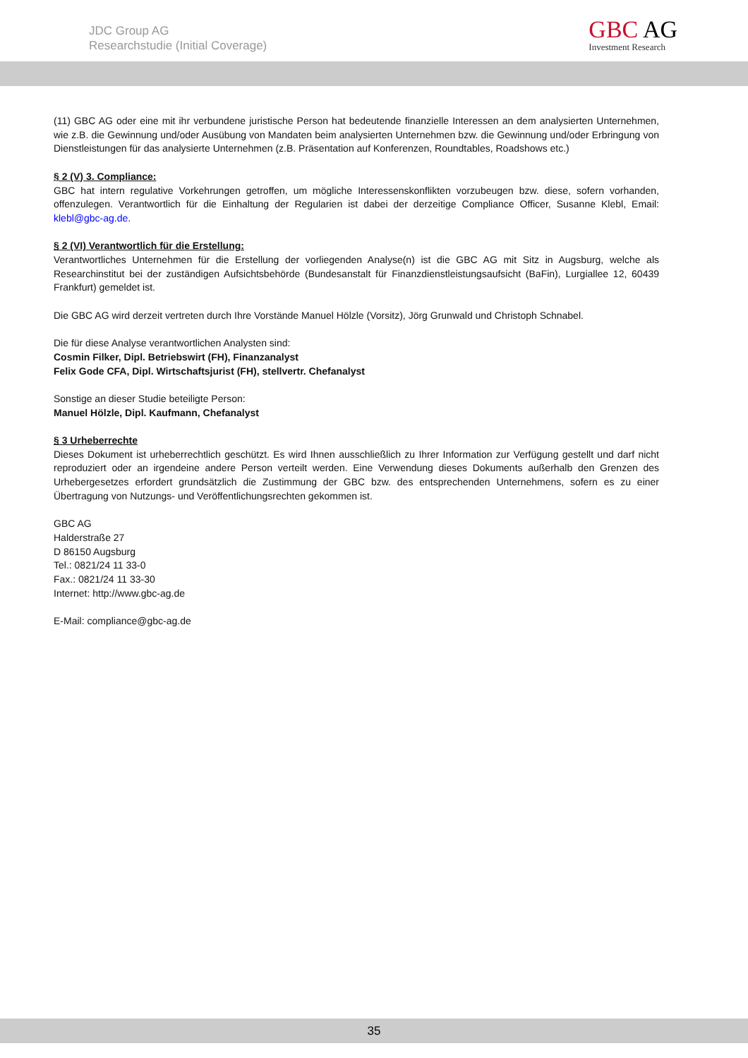JDC Group AG
Researchstudie (Initial Coverage)
GBC AG
Investment Research
(11) GBC AG oder eine mit ihr verbundene juristische Person hat bedeutende finanzielle Interessen an dem analysierten Unternehmen, wie z.B. die Gewinnung und/oder Ausübung von Mandaten beim analysierten Unternehmen bzw. die Gewinnung und/oder Erbringung von Dienstleistungen für das analysierte Unternehmen (z.B. Präsentation auf Konferenzen, Roundtables, Roadshows etc.)
§ 2 (V) 3. Compliance:
GBC hat intern regulative Vorkehrungen getroffen, um mögliche Interessenskonflikten vorzubeugen bzw. diese, sofern vorhanden, offenzulegen. Verantwortlich für die Einhaltung der Regularien ist dabei der derzeitige Compliance Officer, Susanne Klebl, Email: klebl@gbc-ag.de.
§ 2 (VI) Verantwortlich für die Erstellung:
Verantwortliches Unternehmen für die Erstellung der vorliegenden Analyse(n) ist die GBC AG mit Sitz in Augsburg, welche als Researchinstitut bei der zuständigen Aufsichtsbehörde (Bundesanstalt für Finanzdienstleistungsaufsicht (BaFin), Lurgiallee 12, 60439 Frankfurt) gemeldet ist.
Die GBC AG wird derzeit vertreten durch Ihre Vorstände Manuel Hölzle (Vorsitz), Jörg Grunwald und Christoph Schnabel.
Die für diese Analyse verantwortlichen Analysten sind:
Cosmin Filker, Dipl. Betriebswirt (FH), Finanzanalyst
Felix Gode CFA, Dipl. Wirtschaftsjurist (FH), stellvertr. Chefanalyst
Sonstige an dieser Studie beteiligte Person:
Manuel Hölzle, Dipl. Kaufmann, Chefanalyst
§ 3 Urheberrechte
Dieses Dokument ist urheberrechtlich geschützt. Es wird Ihnen ausschließlich zu Ihrer Information zur Verfügung gestellt und darf nicht reproduziert oder an irgendeine andere Person verteilt werden. Eine Verwendung dieses Dokuments außerhalb den Grenzen des Urhebergesetzes erfordert grundsätzlich die Zustimmung der GBC bzw. des entsprechenden Unternehmens, sofern es zu einer Übertragung von Nutzungs- und Veröffentlichungsrechten gekommen ist.
GBC AG
Halderstraße 27
D 86150 Augsburg
Tel.: 0821/24 11 33-0
Fax.: 0821/24 11 33-30
Internet: http://www.gbc-ag.de
E-Mail: compliance@gbc-ag.de
35